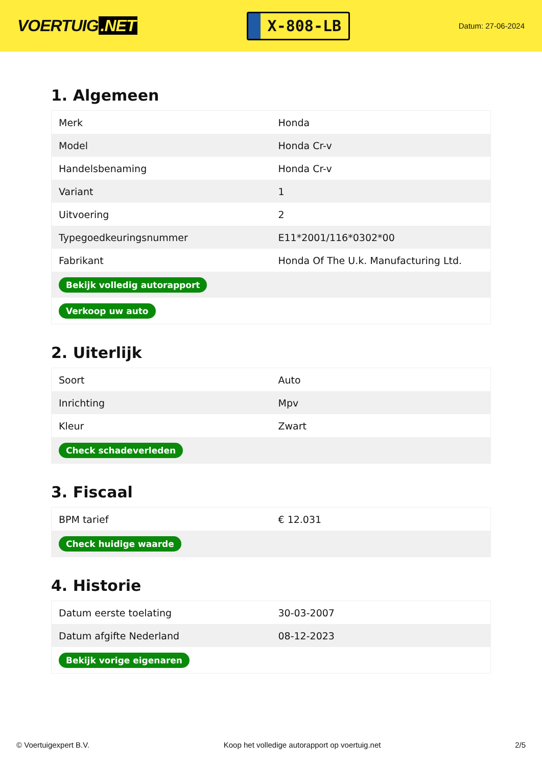VOERTUIG.NET
X-808-LB
Datum: 27-06-2024
1. Algemeen
| Merk | Honda |
| Model | Honda Cr-v |
| Handelsbenaming | Honda Cr-v |
| Variant | 1 |
| Uitvoering | 2 |
| Typegoedkeuringsnummer | E11*2001/116*0302*00 |
| Fabrikant | Honda Of The U.k. Manufacturing Ltd. |
| Bekijk volledig autorapport | |
| Verkoop uw auto | |
2. Uiterlijk
| Soort | Auto |
| Inrichting | Mpv |
| Kleur | Zwart |
| Check schadeverleden | |
3. Fiscaal
| BPM tarief | € 12.031 |
| Check huidige waarde | |
4. Historie
| Datum eerste toelating | 30-03-2007 |
| Datum afgifte Nederland | 08-12-2023 |
| Bekijk vorige eigenaren | |
© Voertuigexpert B.V. Koop het volledige autorapport op voertuig.net 2/5